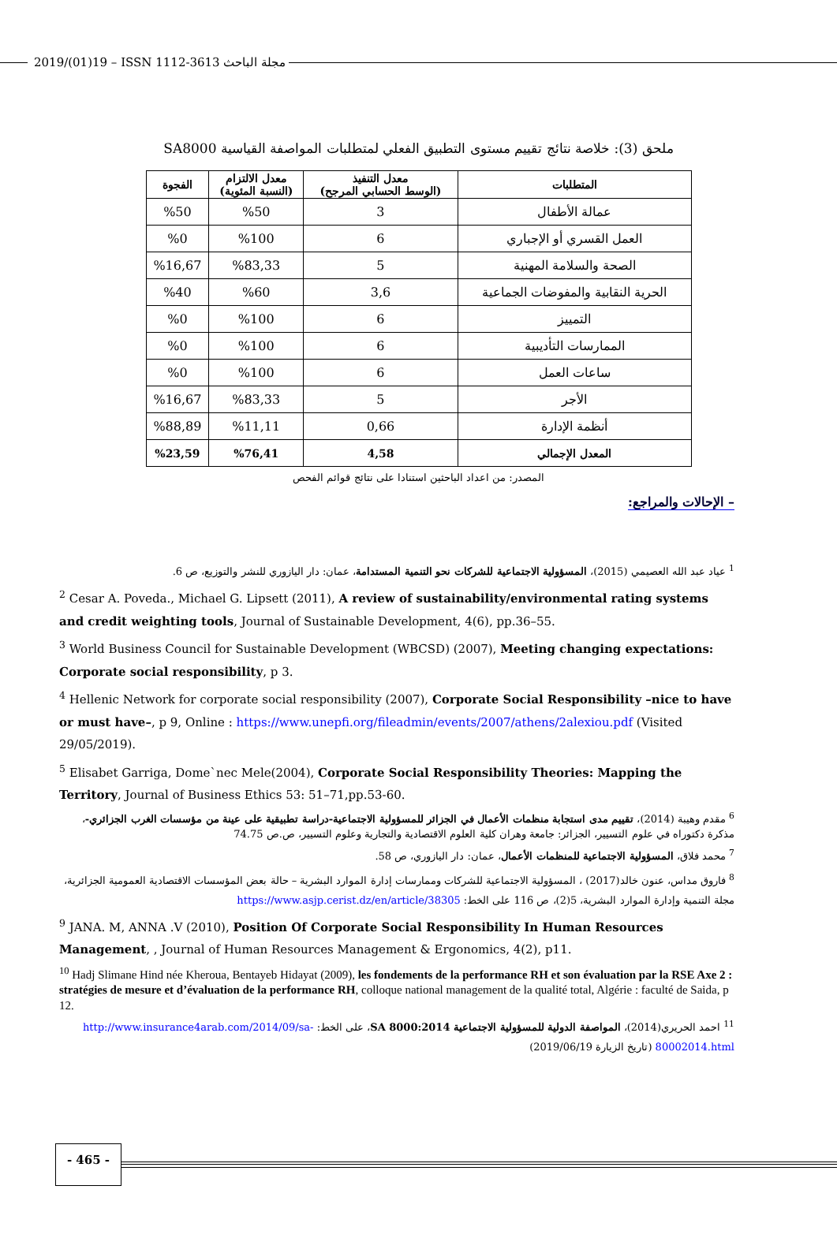2019/(01)19 – ISSN 1112-3613 مجلة الباحث
ملحق (3): خلاصة نتائج تقييم مستوى التطبيق الفعلي لمتطلبات المواصفة القياسية SA8000
| المتطلبات | معدل التنفيذ (الوسط الحسابي المرجح) | معدل الالتزام (النسبة المئوية) | الفجوة |
| --- | --- | --- | --- |
| عمالة الأطفال | 3 | %50 | %50 |
| العمل القسري أو الإجباري | 6 | %100 | %0 |
| الصحة والسلامة المهنية | 5 | %83,33 | %16,67 |
| الحرية النقابية والمفوضات الجماعية | 3,6 | %60 | %40 |
| التمييز | 6 | %100 | %0 |
| الممارسات التأديبية | 6 | %100 | %0 |
| ساعات العمل | 6 | %100 | %0 |
| الأجر | 5 | %83,33 | %16,67 |
| أنظمة الإدارة | 0,66 | %11,11 | %88,89 |
| المعدل الإجمالي | 4,58 | %76,41 | %23,59 |
المصدر: من اعداد الباحثين استنادا على نتائج قوائم الفحص
– الإحالات والمراجع:
<sup>1</sup> عياد عبد الله العصيمي (2015)، المسؤولية الاجتماعية للشركات نحو التنمية المستدامة، عمان: دار اليازوري للنشر والتوزيع، ص 6.
<sup>2</sup> Cesar A. Poveda., Michael G. Lipsett (2011), A review of sustainability/environmental rating systems and credit weighting tools, Journal of Sustainable Development, 4(6), pp.36–55.
<sup>3</sup> World Business Council for Sustainable Development (WBCSD) (2007), Meeting changing expectations: Corporate social responsibility, p 3.
<sup>4</sup> Hellenic Network for corporate social responsibility (2007), Corporate Social Responsibility –nice to have or must have–, p 9, Online : https://www.unepfi.org/fileadmin/events/2007/athens/2alexiou.pdf (Visited 29/05/2019).
<sup>5</sup> Elisabet Garriga, Dome`nec Mele(2004), Corporate Social Responsibility Theories: Mapping the Territory, Journal of Business Ethics 53: 51–71,pp.53-60.
<sup>6</sup> مقدم وهيبة (2014)، تقييم مدى استجابة منظمات الأعمال في الجزائر للمسؤولية الاجتماعية-دراسة تطبيقية على عينة من مؤسسات الغرب الجزائري-، مذكرة دكتوراه في علوم التسيير، الجزائر: جامعة وهران كلية العلوم الاقتصادية والتجارية وعلوم التسيير، ص.ص 74.75
<sup>7</sup> محمد فلاق، المسؤولية الاجتماعية للمنظمات الأعمال، عمان: دار اليازوري، ص 58.
<sup>8</sup> فاروق مداس، عنون خالد(2017) ، المسؤولية الاجتماعية للشركات وممارسات إدارة الموارد البشرية – حالة بعض المؤسسات الاقتصادية العمومية الجزائرية، مجلة التنمية وإدارة الموارد البشرية، 5(2)، ص 116 على الخط: https://www.asjp.cerist.dz/en/article/38305
<sup>9</sup> JANA. M, ANNA .V (2010), Position Of Corporate Social Responsibility In Human Resources Management, , Journal of Human Resources Management & Ergonomics, 4(2), p11.
<sup>10</sup> Hadj Slimane Hind née Kheroua, Bentayeb Hidayat (2009), les fondements de la performance RH et son évaluation par la RSE Axe 2 : stratégies de mesure et d’évaluation de la performance RH, colloque national management de la qualité total, Algérie : faculté de Saida, p 12.
<sup>11</sup> احمد الحريري(2014)، المواصفة الدولية للمسؤولية الاجتماعية SA 8000:2014، على الخط: http://www.insurance4arab.com/2014/09/sa-80002014.html (تاريخ الزيارة 2019/06/19)
- 465 -